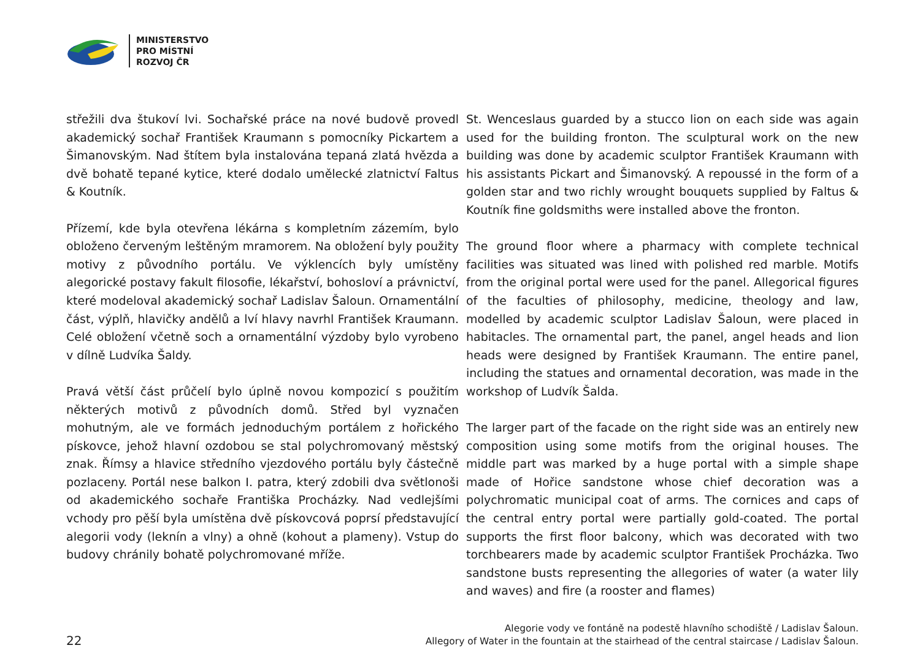MINISTERSTVO
PRO MÍSTNÍ
ROZVOJ ČR
střežili dva štukoví lvi. Sochařské práce na nové budově provedl akademický sochař František Kraumann s pomocníky Pickartem a Šimanovským. Nad štítem byla instalována tepaná zlatá hvězda a dvě bohatě tepané kytice, které dodalo umělecké zlatnictví Faltus & Koutník.
Přízemí, kde byla otevřena lékárna s kompletním zázemím, bylo obloženo červeným leštěným mramorem. Na obložení byly použity motivy z původního portálu. Ve výklencích byly umístěny alegorické postavy fakult filosofie, lékařství, bohosloví a právnictví, které modeloval akademický sochař Ladislav Šaloun. Ornamentální část, výplň, hlavičky andělů a lví hlavy navrhl František Kraumann. Celé obložení včetně soch a ornamentální výzdoby bylo vyrobeno v dílně Ludvíka Šaldy.
Pravá větší část průčelí bylo úplně novou kompozicí s použitím některých motivů z původních domů. Střed byl vyznačen mohutným, ale ve formách jednoduchým portálem z hořického pískovce, jehož hlavní ozdobou se stal polychromovaný městský znak. Římsy a hlavice středního vjezdového portálu byly částečně pozlaceny. Portál nese balkon I. patra, který zdobili dva světlonoši od akademického sochaře Františka Procházky. Nad vedlejšími vchody pro pěší byla umístěna dvě pískovcová poprsí představující alegorii vody (leknín a vlny) a ohně (kohout a plameny). Vstup do budovy chránily bohatě polychromované mříže.
St. Wenceslaus guarded by a stucco lion on each side was again used for the building fronton. The sculptural work on the new building was done by academic sculptor František Kraumann with his assistants Pickart and Šimanovský. A repoussé in the form of a golden star and two richly wrought bouquets supplied by Faltus & Koutník fine goldsmiths were installed above the fronton.
The ground floor where a pharmacy with complete technical facilities was situated was lined with polished red marble. Motifs from the original portal were used for the panel. Allegorical figures of the faculties of philosophy, medicine, theology and law, modelled by academic sculptor Ladislav Šaloun, were placed in habitacles. The ornamental part, the panel, angel heads and lion heads were designed by František Kraumann. The entire panel, including the statues and ornamental decoration, was made in the workshop of Ludvík Šalda.
The larger part of the facade on the right side was an entirely new composition using some motifs from the original houses. The middle part was marked by a huge portal with a simple shape made of Hořice sandstone whose chief decoration was a polychromatic municipal coat of arms. The cornices and caps of the central entry portal were partially gold-coated. The portal supports the first floor balcony, which was decorated with two torchbearers made by academic sculptor František Procházka. Two sandstone busts representing the allegories of water (a water lily and waves) and fire (a rooster and flames)
22
Alegorie vody ve fontáně na podestě hlavního schodiště / Ladislav Šaloun.
Allegory of Water in the fountain at the stairhead of the central staircase / Ladislav Šaloun.